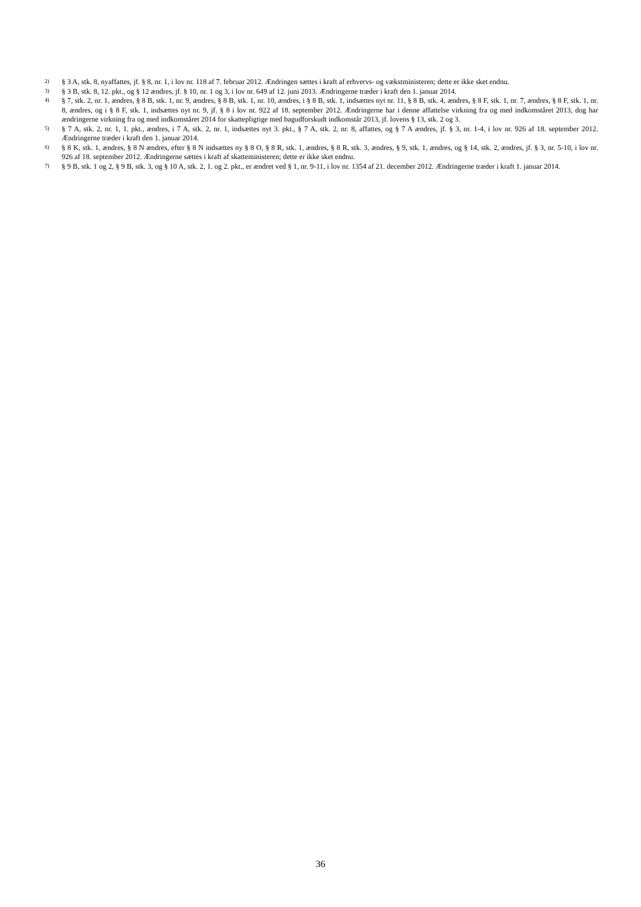2) § 3 A, stk. 8, nyaffattes, jf. § 8, nr. 1, i lov nr. 118 af 7. februar 2012. Ændringen sættes i kraft af erhvervs- og vækstministeren; dette er ikke sket endnu.
3) § 3 B, stk. 8, 12. pkt., og § 12 ændres, jf. § 10, nr. 1 og 3, i lov nr. 649 af 12. juni 2013. Ændringerne træder i kraft den 1. januar 2014.
4) § 7, stk. 2, nr. 1, ændres, § 8 B, stk. 1, nr. 9, ændres, § 8 B, stk. 1, nr. 10, ændres, i § 8 B, stk. 1, indsættes nyt nr. 11, § 8 B, stk. 4, ændres, § 8 F, stk. 1, nr. 7, ændres, § 8 F, stk. 1, nr. 8, ændres, og i § 8 F, stk. 1, indsættes nyt nr. 9, jf. § 8 i lov nr. 922 af 18. september 2012. Ændringerne har i denne affattelse virkning fra og med indkomståret 2013, dog har ændringerne virkning fra og med indkomståret 2014 for skattepligtige med bagudforskudt indkomstår 2013, jf. lovens § 13, stk. 2 og 3.
5) § 7 A, stk. 2, nr. 1, 1. pkt., ændres, i 7 A, stk. 2, nr. 1, indsættes nyt 3. pkt., § 7 A, stk. 2, nr. 8, affattes, og § 7 A ændres, jf. § 3, nr. 1-4, i lov nr. 926 af 18. september 2012. Ændringerne træder i kraft den 1. januar 2014.
6) § 8 K, stk. 1, ændres, § 8 N ændres, efter § 8 N indsættes ny § 8 O, § 8 R, stk. 1, ændres, § 8 R, stk. 3, ændres, § 9, stk. 1, ændres, og § 14, stk. 2, ændres, jf. § 3, nr. 5-10, i lov nr. 926 af 18. september 2012. Ændringerne sættes i kraft af skatteministeren; dette er ikke sket endnu.
7) § 9 B, stk. 1 og 2, § 9 B, stk. 3, og § 10 A, stk. 2, 1. og 2. pkt., er ændret ved § 1, nr. 9-11, i lov nr. 1354 af 21. december 2012. Ændringerne træder i kraft 1. januar 2014.
36